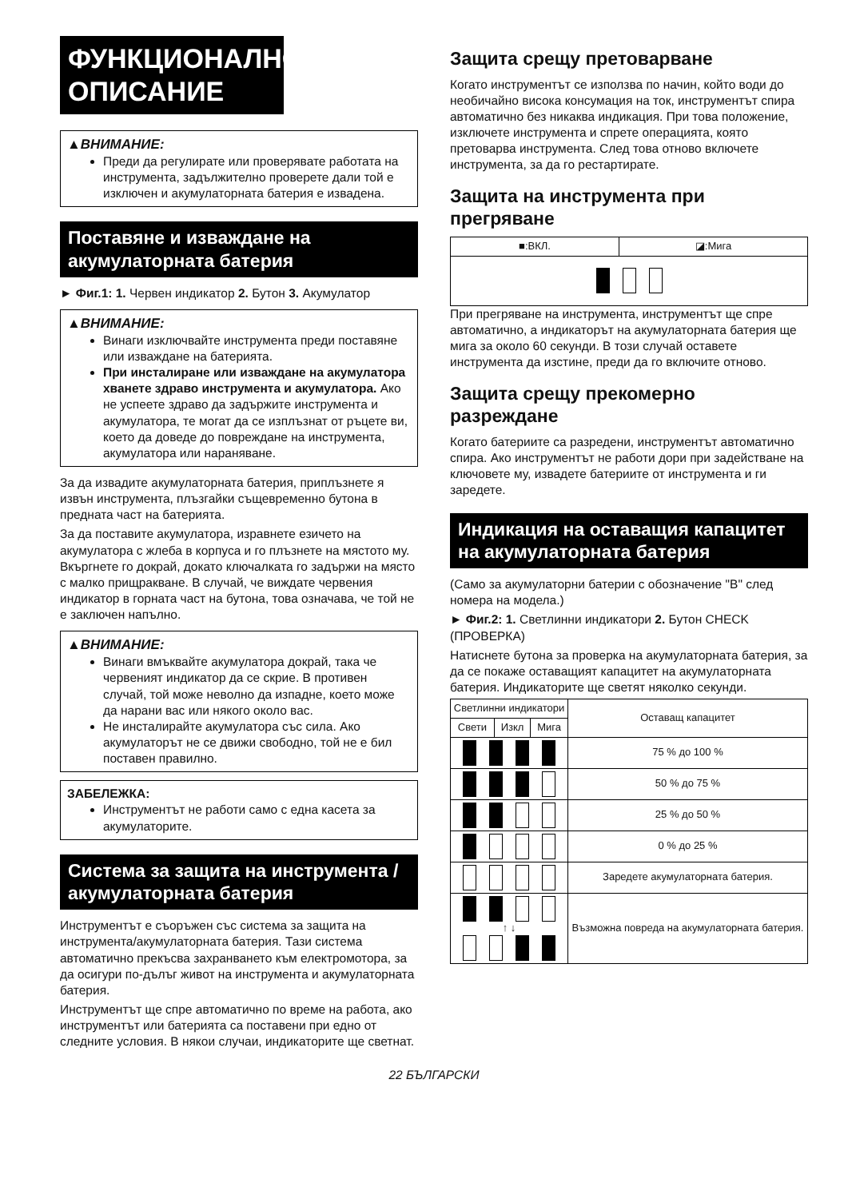ФУНКЦИОНАЛНО ОПИСАНИЕ
▲ВНИМАНИЕ:
Преди да регулирате или проверявате работата на инструмента, задължително проверете дали той е изключен и акумулаторната батерия е извадена.
Поставяне и изваждане на акумулаторната батерия
► Фиг.1: 1. Червен индикатор 2. Бутон 3. Акумулатор
▲ВНИМАНИЕ:
Винаги изключвайте инструмента преди поставяне или изваждане на батерията.
При инсталиране или изваждане на акумулатора хванете здраво инструмента и акумулатора. Ако не успеете здраво да задържите инструмента и акумулатора, те могат да се изплъзнат от ръцете ви, което да доведе до повреждане на инструмента, акумулатора или нараняване.
За да извадите акумулаторната батерия, приплъзнете я извън инструмента, плъзгайки същевременно бутона в предната част на батерията.
За да поставите акумулатора, изравнете езичето на акумулатора с жлеба в корпуса и го плъзнете на мястото му. Вкъргнете го докрай, докато ключалката го задържи на място с малко прищракване. В случай, че виждате червения индикатор в горната част на бутона, това означава, че той не е заключен напълно.
▲ВНИМАНИЕ:
Винаги вмъквайте акумулатора докрай, така че червеният индикатор да се скрие. В противен случай, той може неволно да изпадне, което може да нарани вас или някого около вас.
Не инсталирайте акумулатора със сила. Ако акумулаторът не се движи свободно, той не е бил поставен правилно.
ЗАБЕЛЕЖКА:
Инструментът не работи само с една касета за акумулаторите.
Система за защита на инструмента /акумулаторната батерия
Инструментът е съоръжен със система за защита на инструмента/акумулаторната батерия. Тази система автоматично прекъсва захранването към електромотора, за да осигури по-дълъг живот на инструмента и акумулаторната батерия.
Инструментът ще спре автоматично по време на работа, ако инструментът или батерията са поставени при едно от следните условия. В някои случаи, индикаторите ще светнат.
Защита срещу претоварване
Когато инструментът се използва по начин, който води до необичайно висока консумация на ток, инструментът спира автоматично без никаква индикация. При това положение, изключете инструмента и спрете операцията, която претоварва инструмента. След това отново включете инструмента, за да го рестартирате.
Защита на инструмента при прегряване
| ■:ВКЛ. | ◪:Мига |
При прегряване на инструмента, инструментът ще спре автоматично, а индикаторът на акумулаторната батерия ще мига за около 60 секунди. В този случай оставете инструмента да изстине, преди да го включите отново.
Защита срещу прекомерно разреждане
Когато батериите са разредени, инструментът автоматично спира. Ако инструментът не работи дори при задействане на ключовете му, извадете батериите от инструмента и ги заредете.
Индикация на оставащия капацитет на акумулаторната батерия
(Само за акумулаторни батерии с обозначение "B" след номера на модела.)
► Фиг.2: 1. Светлинни индикатори 2. Бутон CHECK (ПРОВЕРКА)
Натиснете бутона за проверка на акумулаторната батерия, за да се покаже оставащият капацитет на акумулаторната батерия. Индикаторите ще светят няколко секунди.
| Светлинни индикатори | | | Оставащ капацитет |
| --- | --- | --- | --- |
| Свети | Изкл | Мига | |
| | | | 75 % до 100 % |
| | | | 50 % до 75 % |
| | | | 25 % до 50 % |
| | | | 0 % до 25 % |
| | | | Заредете акумулаторната батерия. |
| ↑ ↓ | | | Възможна повреда на акумулаторната батерия. |
22 БЪЛГАРСКИ